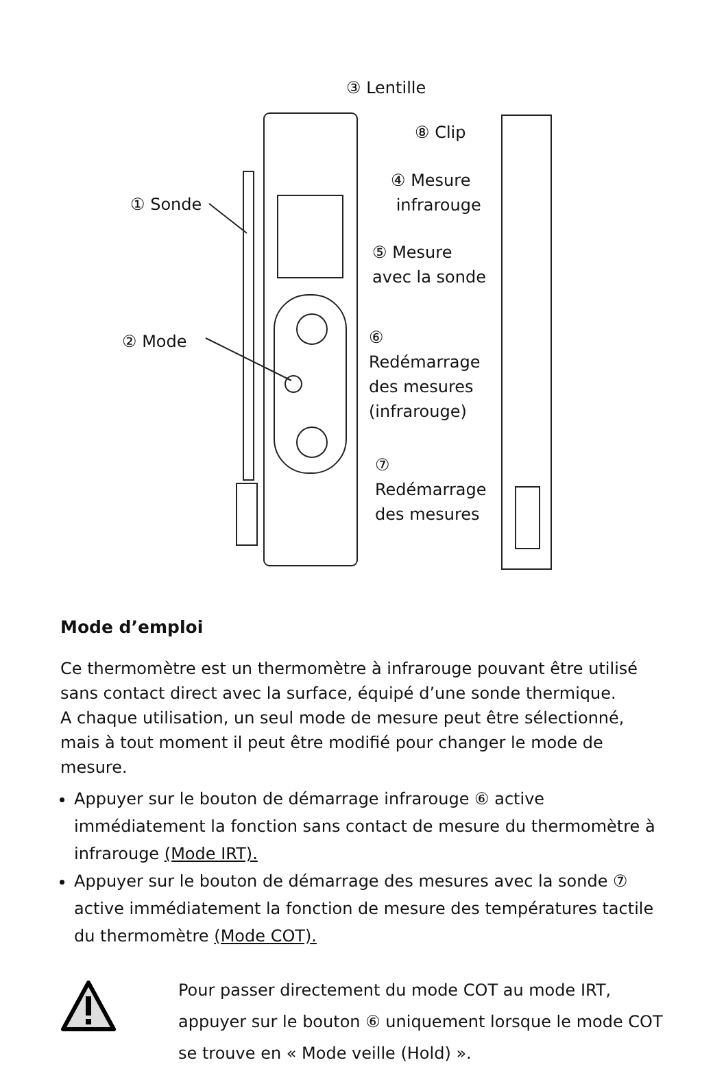③ Lentille
⑧ Clip
④ Mesure
infrarouge
① Sonde
⑤ Mesure
avec la sonde
② Mode
⑥
Redémarrage
des mesures
(infrarouge)
⑦
Redémarrage
des mesures
Mode d’emploi
Ce thermomètre est un thermomètre à infrarouge pouvant être utilisé sans contact direct avec la surface, équipé d’une sonde thermique.
A chaque utilisation, un seul mode de mesure peut être sélectionné, mais à tout moment il peut être modifié pour changer le mode de mesure.
Appuyer sur le bouton de démarrage infrarouge ⑥ active immédiatement la fonction sans contact de mesure du thermomètre à infrarouge (Mode IRT).
Appuyer sur le bouton de démarrage des mesures avec la sonde ⑦ active immédiatement la fonction de mesure des températures tactile du thermomètre (Mode COT).
Pour passer directement du mode COT au mode IRT, appuyer sur le bouton ⑥ uniquement lorsque le mode COT se trouve en « Mode veille (Hold) ».